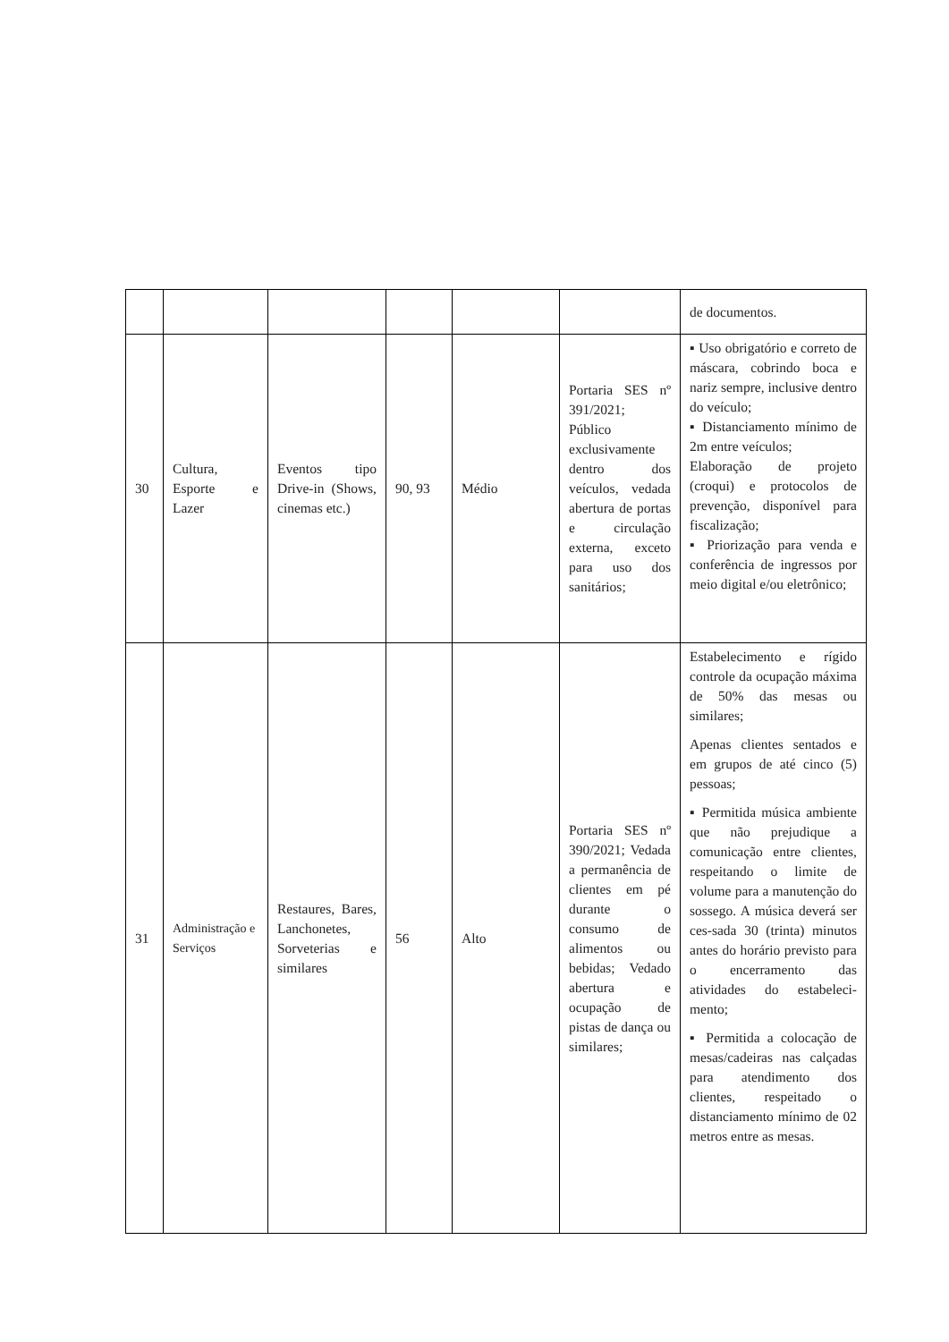| | | | | | | de documentos. |
| 30 | Cultura, Esporte e Lazer | Eventos tipo Drive-in (Shows, cinemas etc.) | 90, 93 | Médio | Portaria SES nº 391/2021; Público exclusivamente dentro dos veículos, vedada abertura de portas e circulação externa, exceto para uso dos sanitários; | ▪ Uso obrigatório e correto de máscara, cobrindo boca e nariz sempre, inclusive dentro do veículo; ▪ Distanciamento mínimo de 2m entre veículos; Elaboração de projeto (croqui) e protocolos de prevenção, disponível para fiscalização; ▪ Priorização para venda e conferência de ingressos por meio digital e/ou eletrônico; |
| 31 | Administração e Serviços | Restaures, Bares, Lanchonetes, Sorveterias e similares | 56 | Alto | Portaria SES nº 390/2021; Vedada a permanência de clientes em pé durante o consumo de alimentos ou bebidas; Vedado abertura e ocupação de pistas de dança ou similares; | Estabelecimento e rígido controle da ocupação máxima de 50% das mesas ou similares; Apenas clientes sentados e em grupos de até cinco (5) pessoas; ▪ Permitida música ambiente que não prejudique a comunicação entre clientes, respeitando o limite de volume para a manutenção do sossego. A música deverá ser ces-sada 30 (trinta) minutos antes do horário previsto para o encerramento das atividades do estabeleci-mento; ▪ Permitida a colocação de mesas/cadeiras nas calçadas para atendimento dos clientes, respeitado o distanciamento mínimo de 02 metros entre as mesas. |